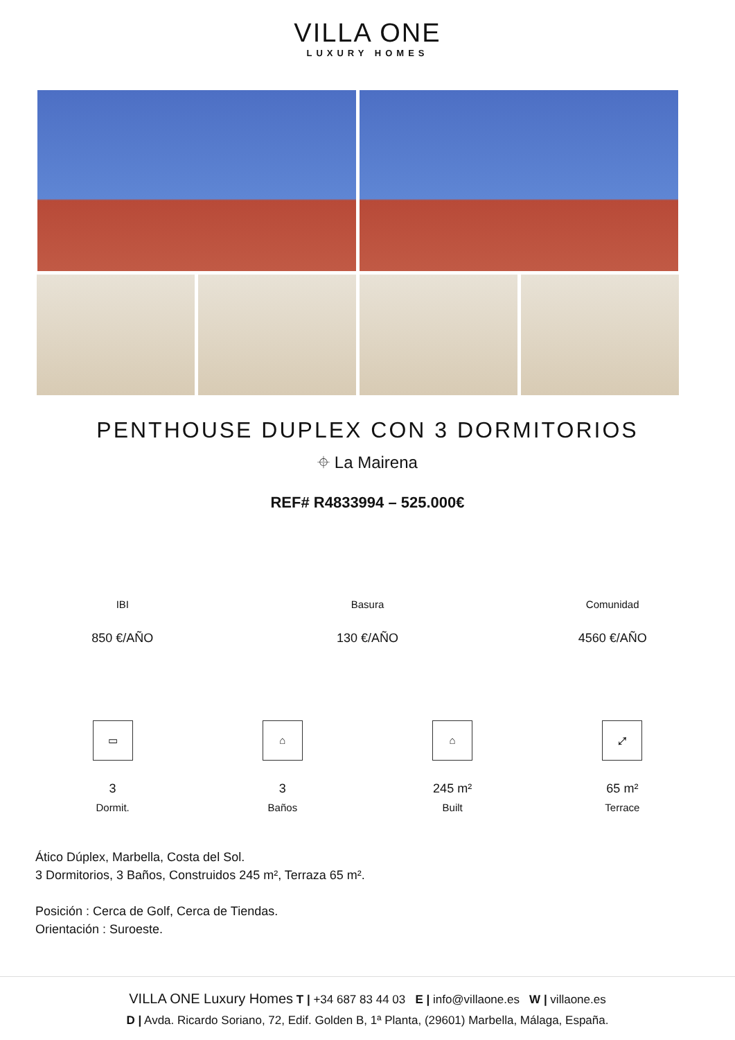VILLA ONE
LUXURY HOMES
PENTHOUSE DUPLEX CON 3 DORMITORIOS
⌖ La Mairena
REF# R4833994 – 525.000€
IBI
850 €/AÑO
Basura
130 €/AÑO
Comunidad
4560 €/AÑO
▭
3
Dormit.
⌂
3
Baños
⌂
245 m²
Built
⤢
65 m²
Terrace
Ático Dúplex, Marbella, Costa del Sol.
3 Dormitorios, 3 Baños, Construidos 245 m², Terraza 65 m².
Posición : Cerca de Golf, Cerca de Tiendas.
Orientación : Suroeste.
VILLA ONE Luxury Homes T | +34 687 83 44 03 E | info@villaone.es W | villaone.es
D | Avda. Ricardo Soriano, 72, Edif. Golden B, 1ª Planta, (29601) Marbella, Málaga, España.